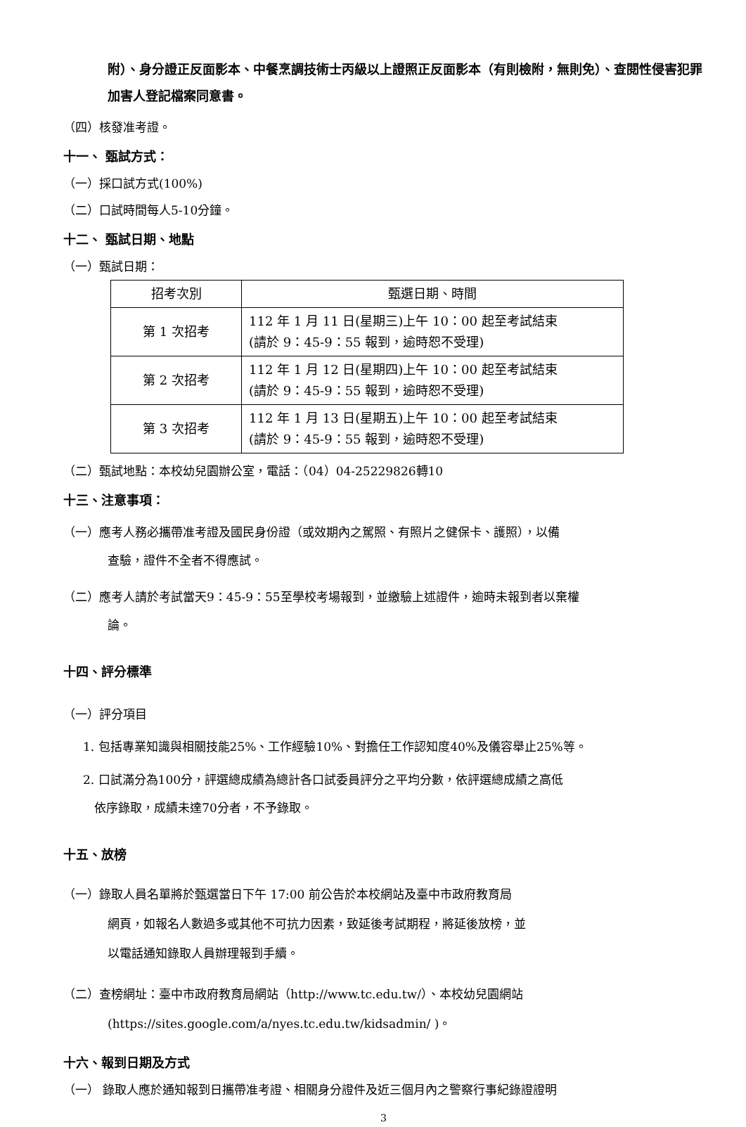附）、身分證正反面影本、中餐烹調技術士丙級以上證照正反面影本（有則檢附，無則免）、查閱性侵害犯罪加害人登記檔案同意書。
（四）核發准考證。
十一、 甄試方式：
（一）採口試方式(100%)
（二）口試時間每人5-10分鐘。
十二、 甄試日期、地點
（一）甄試日期：
| 招考次別 | 甄選日期、時間 |
| 第 1 次招考 | 112 年 1 月 11 日(星期三)上午 10：00 起至考試結束 (請於 9：45-9：55 報到，逾時恕不受理) |
| 第 2 次招考 | 112 年 1 月 12 日(星期四)上午 10：00 起至考試結束 (請於 9：45-9：55 報到，逾時恕不受理) |
| 第 3 次招考 | 112 年 1 月 13 日(星期五)上午 10：00 起至考試結束 (請於 9：45-9：55 報到，逾時恕不受理) |
（二）甄試地點：本校幼兒園辦公室，電話：（04）04-25229826轉10
十三、注意事項：
（一）應考人務必攜帶准考證及國民身份證（或效期內之駕照、有照片之健保卡、護照），以備
查驗，證件不全者不得應試。
（二）應考人請於考試當天9：45-9：55至學校考場報到，並繳驗上述證件，逾時未報到者以棄權
論。
十四、評分標準
（一）評分項目
1. 包括專業知識與相關技能25%、工作經驗10%、對擔任工作認知度40%及儀容舉止25%等。
2. 口試滿分為100分，評選總成績為總計各口試委員評分之平均分數，依評選總成績之高低
依序錄取，成績未達70分者，不予錄取。
十五、放榜
（一）錄取人員名單將於甄選當日下午 17:00 前公告於本校網站及臺中市政府教育局
網頁，如報名人數過多或其他不可抗力因素，致延後考試期程，將延後放榜，並
以電話通知錄取人員辦理報到手續。
（二）查榜網址：臺中市政府教育局網站（http://www.tc.edu.tw/）、本校幼兒園網站
(https://sites.google.com/a/nyes.tc.edu.tw/kidsadmin/ )。
十六、報到日期及方式
（一） 錄取人應於通知報到日攜帶准考證、相關身分證件及近三個月內之警察行事紀錄證證明
3